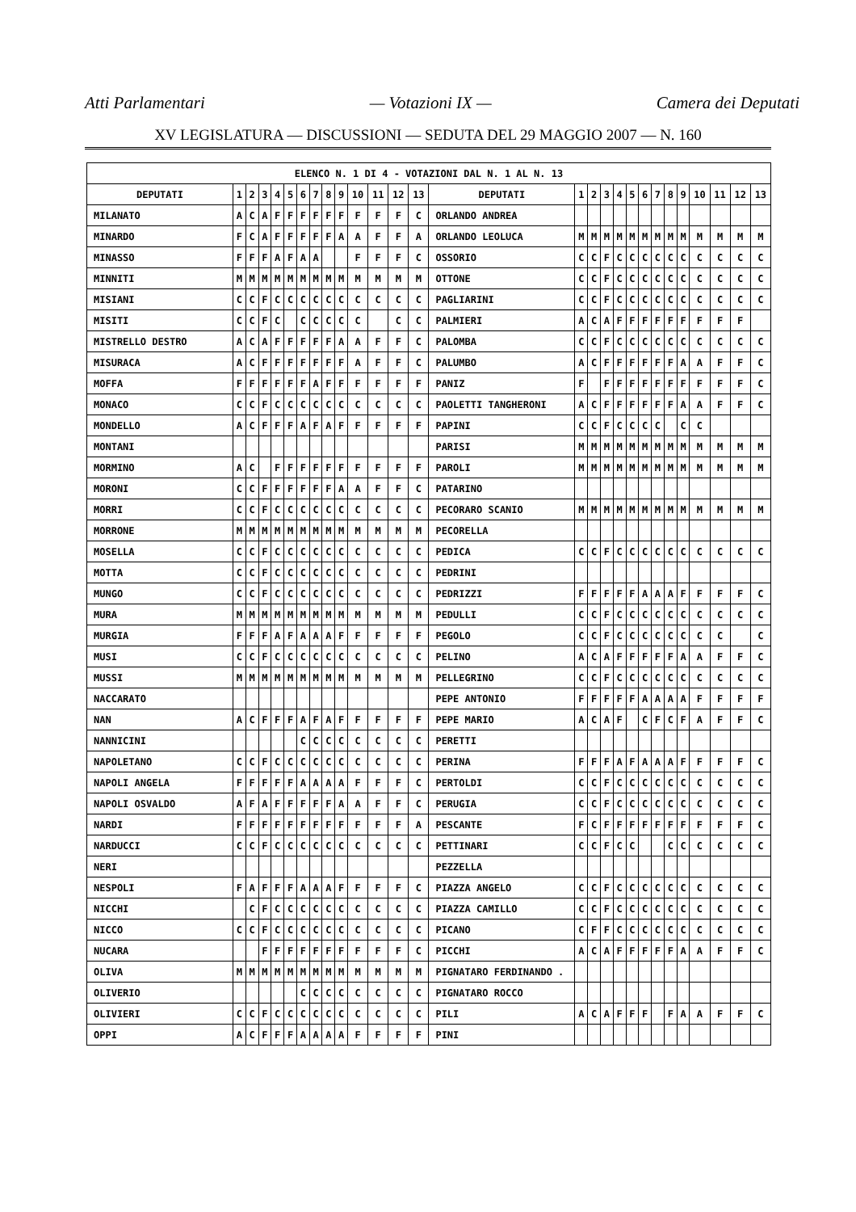Atti Parlamentari — Votazioni IX — Camera dei Deputati
XV LEGISLATURA — DISCUSSIONI — SEDUTA DEL 29 MAGGIO 2007 — N. 160
| ELENCO N. 1 DI 4 - VOTAZIONI DAL N. 1 AL N. 13 | | | | | | | | | | | | | | | | | | | | | | | | | | | |
| --- | --- | --- | --- | --- | --- | --- | --- | --- | --- | --- | --- | --- | --- | --- | --- | --- | --- | --- | --- | --- | --- | --- | --- | --- | --- | --- | --- |
| DEPUTATI | 1 | 2 | 3 | 4 | 5 | 6 | 7 | 8 | 9 | 10 | 11 | 12 | 13 | DEPUTATI | 1 | 2 | 3 | 4 | 5 | 6 | 7 | 8 | 9 | 10 | 11 | 12 | 13 |
| MILANATO | A | C | A | F | F | F | F | F | F | F | F | F | C | ORLANDO ANDREA | | | | | | | | | | | | | |
| MINARDO | F | C | A | F | F | F | F | F | A | A | F | F | A | ORLANDO LEOLUCA | M | M | M | M | M | M | M | M | M | M | M | M | M |
| MINASSO | F | F | F | A | F | A | A | | | F | F | F | C | OSSORIO | C | C | F | C | C | C | C | C | C | C | C | C | C |
| MINNITI | M | M | M | M | M | M | M | M | M | M | M | M | M | OTTONE | C | C | F | C | C | C | C | C | C | C | C | C | C |
| MISIANI | C | C | F | C | C | C | C | C | C | C | C | C | C | PAGLIARINI | C | C | F | C | C | C | C | C | C | C | C | C | C |
| MISITI | C | C | F | C | | C | C | C | C | C | | C | C | PALMIERI | A | C | A | F | F | F | F | F | F | F | F | F | |
| MISTRELLO DESTRO | A | C | A | F | F | F | F | F | A | A | F | F | C | PALOMBA | C | C | F | C | C | C | C | C | C | C | C | C | C |
| MISURACA | A | C | F | F | F | F | F | F | F | A | F | F | C | PALUMBO | A | C | F | F | F | F | F | F | A | A | F | F | C |
| MOFFA | F | F | F | F | F | F | A | F | F | F | F | F | F | PANIZ | F | | F | F | F | F | F | F | F | F | F | F | C |
| MONACO | C | C | F | C | C | C | C | C | C | C | C | C | C | PAOLETTI TANGHERONI | A | C | F | F | F | F | F | F | A | A | F | F | C |
| MONDELLO | A | C | F | F | F | A | F | A | F | F | F | F | F | PAPINI | C | C | F | C | C | C | C | | C | C | | | |
| MONTANI | | | | | | | | | | | | | | PARISI | M | M | M | M | M | M | M | M | M | M | M | M | M |
| MORMINO | A | C | | F | F | F | F | F | F | F | F | F | F | PAROLI | M | M | M | M | M | M | M | M | M | M | M | M | M |
| MORONI | C | C | F | F | F | F | F | F | A | A | F | F | C | PATARINO | | | | | | | | | | | | | |
| MORRI | C | C | F | C | C | C | C | C | C | C | C | C | C | PECORARO SCANIO | M | M | M | M | M | M | M | M | M | M | M | M | M |
| MORRONE | M | M | M | M | M | M | M | M | M | M | M | M | M | PECORELLA | | | | | | | | | | | | | |
| MOSELLA | C | C | F | C | C | C | C | C | C | C | C | C | C | PEDICA | C | C | F | C | C | C | C | C | C | C | C | C | C |
| MOTTA | C | C | F | C | C | C | C | C | C | C | C | C | C | PEDRINI | | | | | | | | | | | | | |
| MUNGO | C | C | F | C | C | C | C | C | C | C | C | C | C | PEDRIZZI | F | F | F | F | F | A | A | A | F | F | F | F | C |
| MURA | M | M | M | M | M | M | M | M | M | M | M | M | M | PEDULLI | C | C | F | C | C | C | C | C | C | C | C | C | C |
| MURGIA | F | F | F | A | F | A | A | A | F | F | F | F | F | PEGOLO | C | C | F | C | C | C | C | C | C | C | C | | C |
| MUSI | C | C | F | C | C | C | C | C | C | C | C | C | C | PELINO | A | C | A | F | F | F | F | F | A | A | F | F | C |
| MUSSI | M | M | M | M | M | M | M | M | M | M | M | M | M | PELLEGRINO | C | C | F | C | C | C | C | C | C | C | C | C | C |
| NACCARATO | | | | | | | | | | | | | | PEPE ANTONIO | F | F | F | F | F | A | A | A | A | F | F | F | F |
| NAN | A | C | F | F | F | A | F | A | F | F | F | F | F | PEPE MARIO | A | C | A | F | | C | F | C | F | A | F | F | C |
| NANNICINI | | | | | | C | C | C | C | C | C | C | C | PERETTI | | | | | | | | | | | | | |
| NAPOLETANO | C | C | F | C | C | C | C | C | C | C | C | C | C | PERINA | F | F | F | A | F | A | A | A | F | F | F | F | C |
| NAPOLI ANGELA | F | F | F | F | F | A | A | A | A | F | F | F | C | PERTOLDI | C | C | F | C | C | C | C | C | C | C | C | C | C |
| NAPOLI OSVALDO | A | F | A | F | F | F | F | F | A | A | F | F | C | PERUGIA | C | C | F | C | C | C | C | C | C | C | C | C | C |
| NARDI | F | F | F | F | F | F | F | F | F | F | F | F | A | PESCANTE | F | C | F | F | F | F | F | F | F | F | F | F | C |
| NARDUCCI | C | C | F | C | C | C | C | C | C | C | C | C | C | PETTINARI | C | C | F | C | C | | | C | C | C | C | C | C |
| NERI | | | | | | | | | | | | | | PEZZELLA | | | | | | | | | | | | | |
| NESPOLI | F | A | F | F | F | A | A | A | F | F | F | F | C | PIAZZA ANGELO | C | C | F | C | C | C | C | C | C | C | C | C | C |
| NICCHI | | C | F | C | C | C | C | C | C | C | C | C | C | PIAZZA CAMILLO | C | C | F | C | C | C | C | C | C | C | C | C | C |
| NICCO | C | C | F | C | C | C | C | C | C | C | C | C | C | PICANO | C | F | F | C | C | C | C | C | C | C | C | C | C |
| NUCARA | | | F | F | F | F | F | F | F | F | F | F | C | PICCHI | A | C | A | F | F | F | F | F | A | A | F | F | C |
| OLIVA | M | M | M | M | M | M | M | M | M | M | M | M | M | PIGNATARO FERDINANDO . | | | | | | | | | | | | | |
| OLIVERIO | | | | | | C | C | C | C | C | C | C | C | PIGNATARO ROCCO | | | | | | | | | | | | | |
| OLIVIERI | C | C | F | C | C | C | C | C | C | C | C | C | C | PILI | A | C | A | F | F | F | | F | A | A | F | F | C |
| OPPI | A | C | F | F | F | A | A | A | A | F | F | F | F | PINI | | | | | | | | | | | | | |